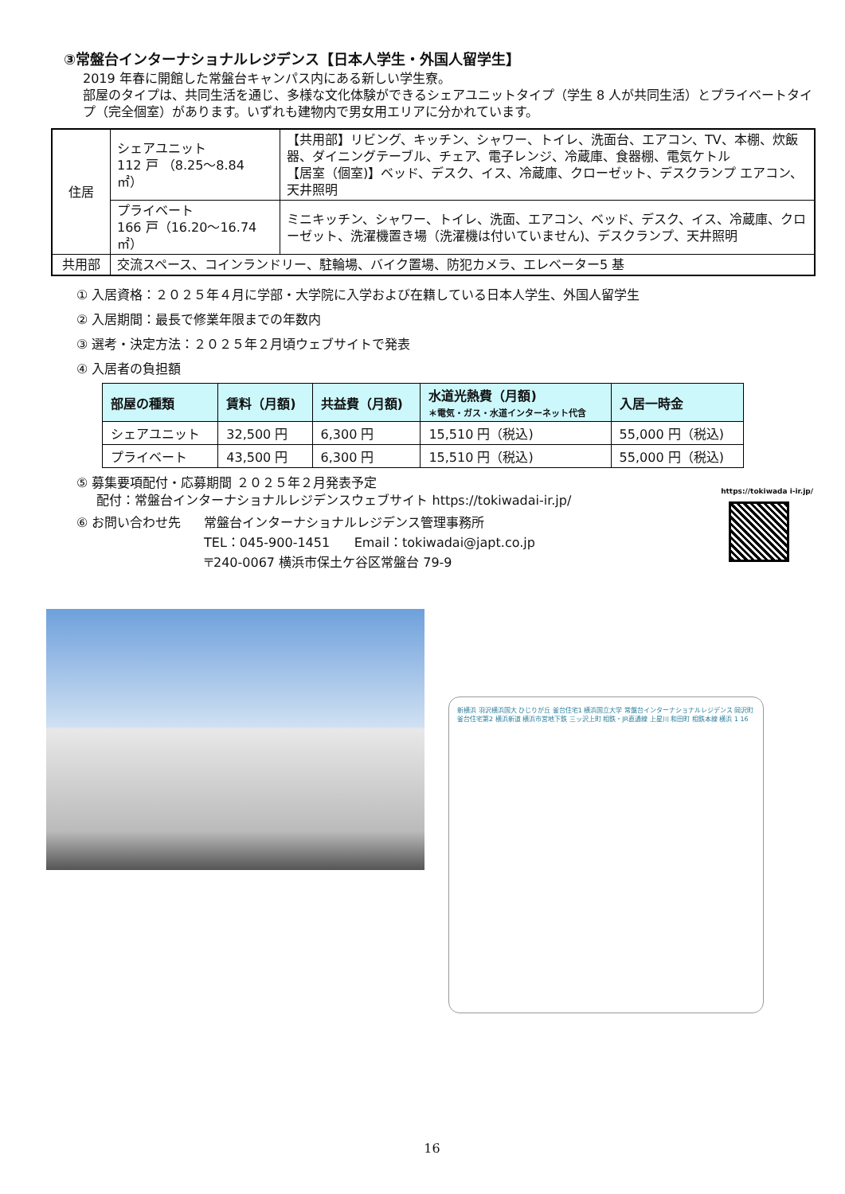③常盤台インターナショナルレジデンス【日本人学生・外国人留学生】
2019 年春に開館した常盤台キャンパス内にある新しい学生寮。
部屋のタイプは、共同生活を通じ、多様な文化体験ができるシェアユニットタイプ（学生 8 人が共同生活）とプライベートタイプ（完全個室）があります。いずれも建物内で男女用エリアに分かれています。
| 住居 | シェアユニット 112 戸 （8.25～8.84 ㎡） | 【共用部】リビング、キッチン、シャワー、トイレ、洗面台、エアコン、TV、本棚、炊飯器、ダイニングテーブル、チェア、電子レンジ、冷蔵庫、食器棚、電気ケトル 【居室（個室)】ベッド、デスク、イス、冷蔵庫、クローゼット、デスクランプ エアコン、天井照明 |
| | プライベート 166 戸（16.20～16.74 ㎡） | ミニキッチン、シャワー、トイレ、洗面、エアコン、ベッド、デスク、イス、冷蔵庫、クローゼット、洗濯機置き場（洗濯機は付いていません)、デスクランプ、天井照明 |
| 共用部 | 交流スペース、コインランドリー、駐輪場、バイク置場、防犯カメラ、エレベーター5 基 | |
① 入居資格：２０２５年４月に学部・大学院に入学および在籍している日本人学生、外国人留学生
② 入居期間：最長で修業年限までの年数内
③ 選考・決定方法：２０２５年２月頃ウェブサイトで発表
④ 入居者の負担額
| 部屋の種類 | 賃料（月額) | 共益費（月額) | 水道光熱費（月額) ＊電気・ガス・水道インターネット代含 | 入居一時金 |
| --- | --- | --- | --- | --- |
| シェアユニット | 32,500 円 | 6,300 円 | 15,510 円（税込) | 55,000 円（税込) |
| プライベート | 43,500 円 | 6,300 円 | 15,510 円（税込) | 55,000 円（税込) |
⑤ 募集要項配付・応募期間 ２０２５年２月発表予定
配付：常盤台インターナショナルレジデンスウェブサイト https://tokiwadai-ir.jp/
⑥ お問い合わせ先 常盤台インターナショナルレジデンス管理事務所
TEL：045-900-1451 Email：tokiwadai@japt.co.jp
〒240-0067 横浜市保土ケ谷区常盤台 79-9
https://tokiwada i-ir.jp/
新横浜 羽沢横浜国大 ひじりが丘 釜台住宅1 横浜国立大学 常盤台インターナショナルレジデンス 岡沢町 釜台住宅第2 横浜新道 横浜市営地下鉄 三ッ沢上町 相鉄・JR直通線 上星川 和田町 相鉄本線 横浜 1 16
16